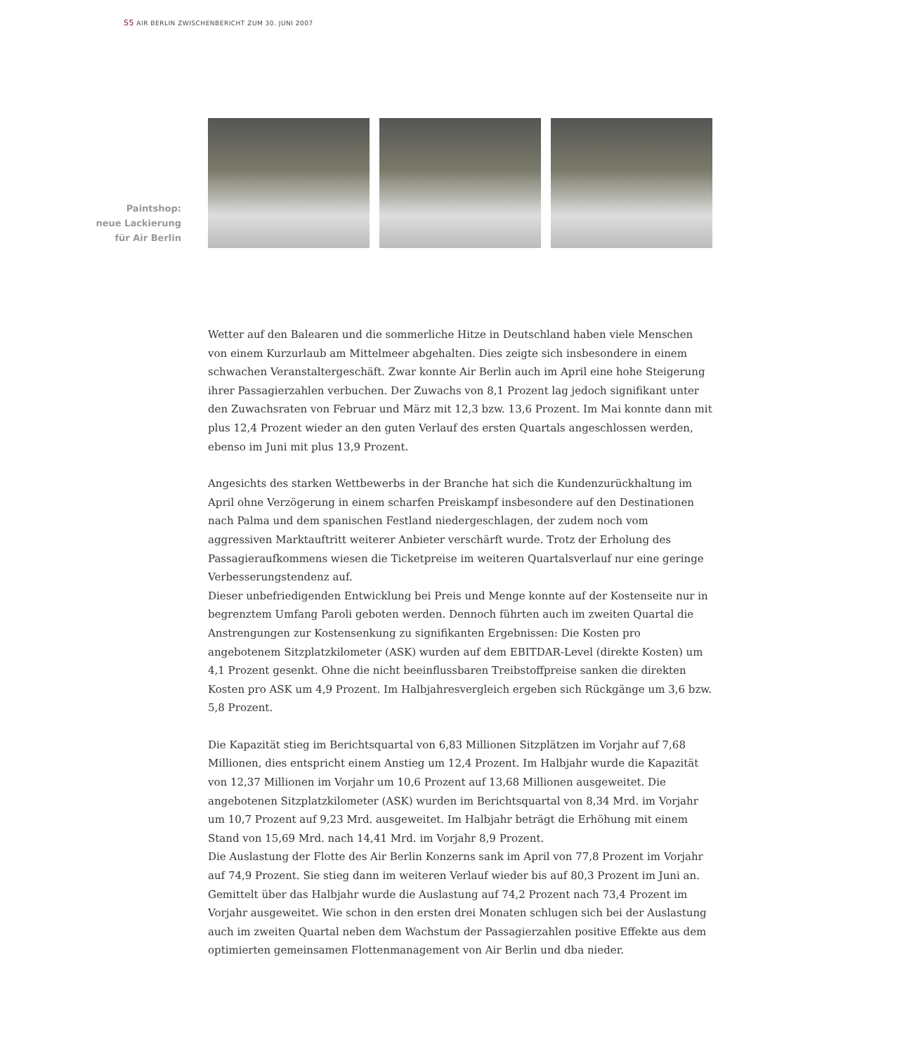S5 AIR BERLIN ZWISCHENBERICHT ZUM 30. JUNI 2007
Paintshop:
neue Lackierung
für Air Berlin
Wetter auf den Balearen und die sommerliche Hitze in Deutschland haben viele Menschen von einem Kurzurlaub am Mittelmeer abgehalten. Dies zeigte sich insbesondere in einem schwachen Veranstaltergeschäft. Zwar konnte Air Berlin auch im April eine hohe Steigerung ihrer Passagierzahlen verbuchen. Der Zuwachs von 8,1 Prozent lag jedoch signifikant unter den Zuwachsraten von Februar und März mit 12,3 bzw. 13,6 Prozent. Im Mai konnte dann mit plus 12,4 Prozent wieder an den guten Verlauf des ersten Quartals angeschlossen werden, ebenso im Juni mit plus 13,9 Prozent.
Angesichts des starken Wettbewerbs in der Branche hat sich die Kundenzurückhaltung im April ohne Verzögerung in einem scharfen Preiskampf insbesondere auf den Destinationen nach Palma und dem spanischen Festland niedergeschlagen, der zudem noch vom aggressiven Markt­auftritt weiterer Anbieter verschärft wurde. Trotz der Erholung des Passagieraufkom­mens wiesen die Ticketpreise im weiteren Quartalsverlauf nur eine geringe Verbesserungs­tendenz auf.
Dieser unbefriedigenden Entwicklung bei Preis und Menge konnte auf der Kostenseite nur in begrenztem Umfang Paroli geboten werden. Dennoch führten auch im zweiten Quartal die Anstrengungen zur Kostensenkung zu signifikanten Ergebnissen: Die Kosten pro angebotenem Sitzplatzkilometer (ASK) wurden auf dem EBITDAR-Level (direkte Kosten) um 4,1 Prozent gesenkt. Ohne die nicht beeinflussbaren Treibstoffpreise sanken die direkten Kosten pro ASK um 4,9 Prozent. Im Halbjahresvergleich ergeben sich Rückgänge um 3,6 bzw. 5,8 Prozent.
Die Kapazität stieg im Berichtsquartal von 6,83 Millionen Sitzplätzen im Vorjahr auf 7,68 Millionen, dies entspricht einem Anstieg um 12,4 Prozent. Im Halbjahr wurde die Kapazität von 12,37 Millionen im Vorjahr um 10,6 Prozent auf 13,68 Millionen ausgeweitet. Die angebotenen Sitzplatzkilometer (ASK) wurden im Berichtsquartal von 8,34 Mrd. im Vorjahr um 10,7 Prozent auf 9,23 Mrd. ausgeweitet. Im Halbjahr beträgt die Erhöhung mit einem Stand von 15,69 Mrd. nach 14,41 Mrd. im Vorjahr 8,9 Prozent.
Die Auslastung der Flotte des Air Berlin Konzerns sank im April von 77,8 Prozent im Vorjahr auf 74,9 Prozent. Sie stieg dann im weiteren Verlauf wieder bis auf 80,3 Prozent im Juni an. Gemittelt über das Halbjahr wurde die Auslastung auf 74,2 Prozent nach 73,4 Prozent im Vorjahr ausgeweitet. Wie schon in den ersten drei Monaten schlugen sich bei der Auslastung auch im zweiten Quartal neben dem Wachstum der Passagierzahlen positive Effekte aus dem optimierten gemeinsamen Flottenmanagement von Air Berlin und dba nieder.